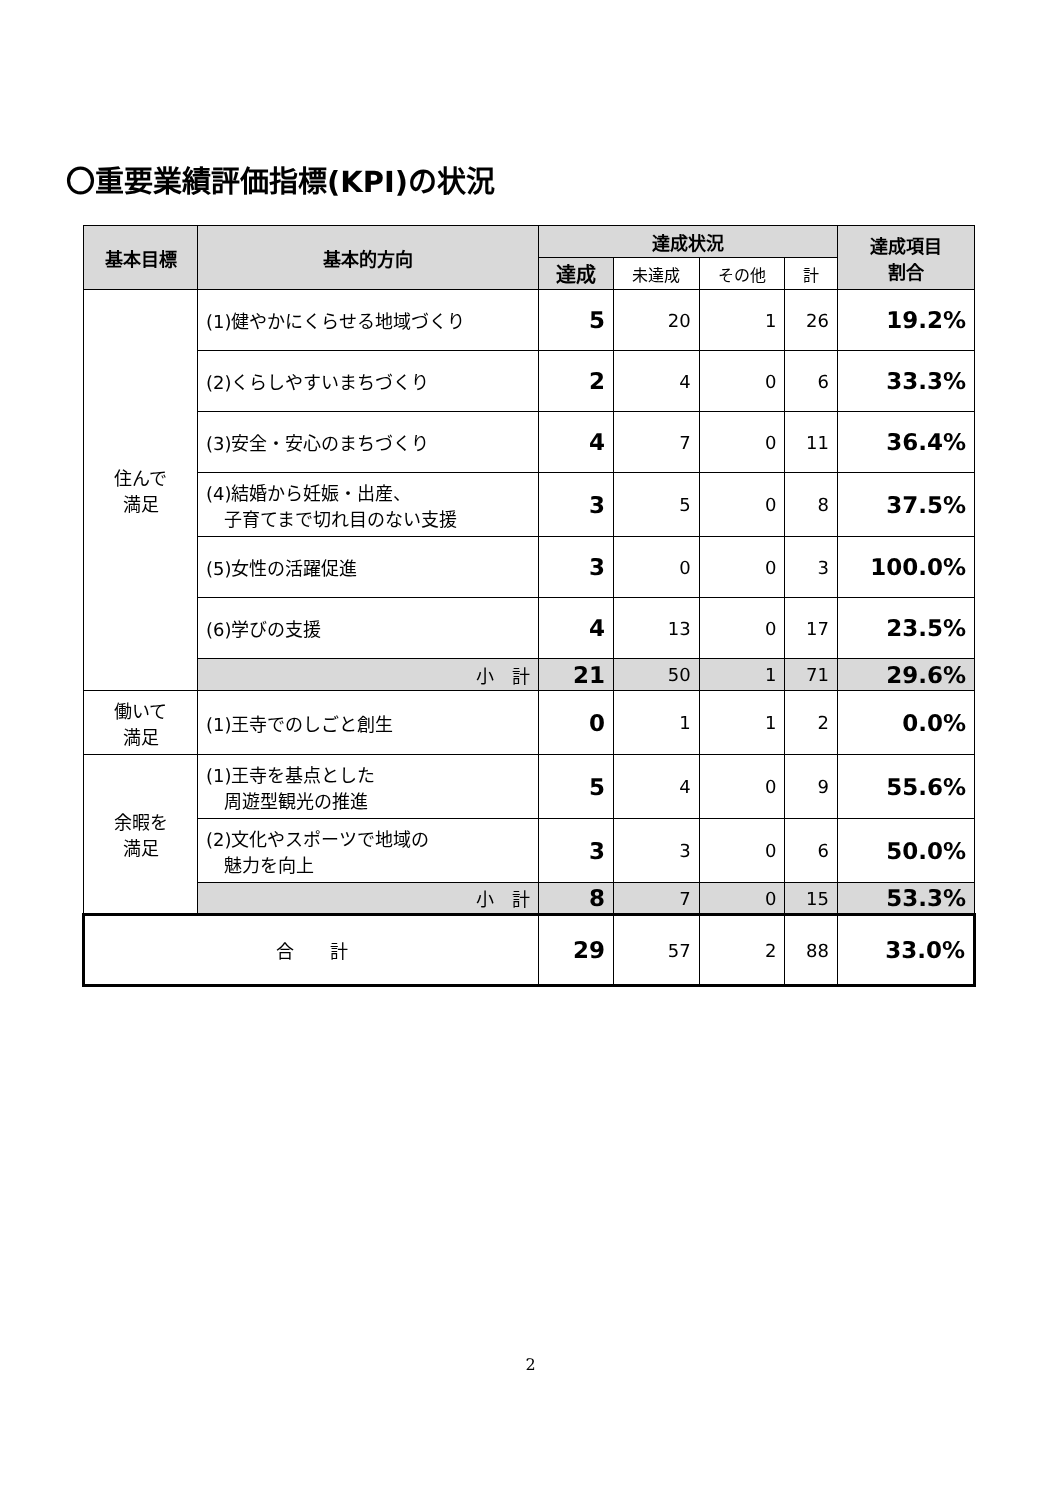〇重要業績評価指標(KPI)の状況
| 基本目標 | 基本的方向 | 達成状況 | | | | 達成項目 割合 |
| --- | --- | --- | --- | --- | --- | --- |
| | | 達成 | 未達成 | その他 | 計 | |
| 住んで 満足 | (1)健やかにくらせる地域づくり | 5 | 20 | 1 | 26 | 19.2% |
| | (2)くらしやすいまちづくり | 2 | 4 | 0 | 6 | 33.3% |
| | (3)安全・安心のまちづくり | 4 | 7 | 0 | 11 | 36.4% |
| | (4)結婚から妊娠・出産、 子育てまで切れ目のない支援 | 3 | 5 | 0 | 8 | 37.5% |
| | (5)女性の活躍促進 | 3 | 0 | 0 | 3 | 100.0% |
| | (6)学びの支援 | 4 | 13 | 0 | 17 | 23.5% |
| | 小 計 | 21 | 50 | 1 | 71 | 29.6% |
| 働いて 満足 | (1)王寺でのしごと創生 | 0 | 1 | 1 | 2 | 0.0% |
| 余暇を 満足 | (1)王寺を基点とした 周遊型観光の推進 | 5 | 4 | 0 | 9 | 55.6% |
| | (2)文化やスポーツで地域の 魅力を向上 | 3 | 3 | 0 | 6 | 50.0% |
| | 小 計 | 8 | 7 | 0 | 15 | 53.3% |
| 合 計 | | 29 | 57 | 2 | 88 | 33.0% |
2